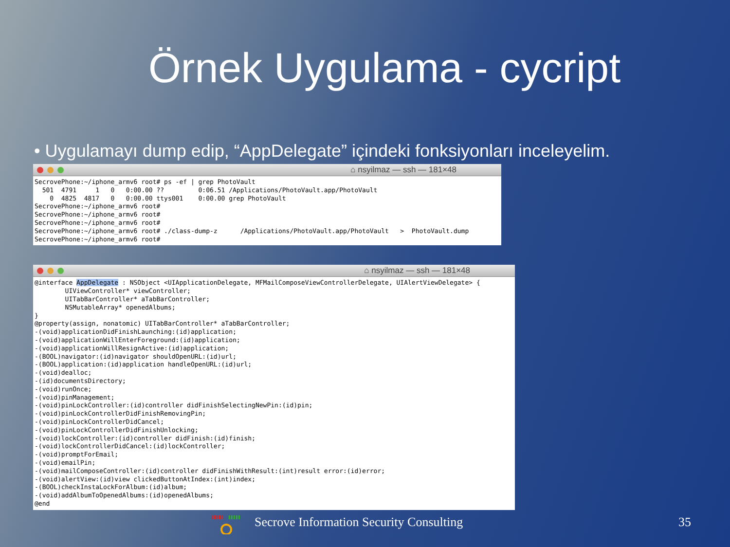Örnek Uygulama - cycript
• Uygulamayı dump edip, “AppDelegate” içindeki fonksiyonları inceleyelim.
⌂ nsyilmaz — ssh — 181×48
SecrovePhone:~/iphone_armv6 root# ps -ef | grep PhotoVault
  501  4791     1   0   0:00.00 ??         0:06.51 /Applications/PhotoVault.app/PhotoVault
    0  4825  4817   0   0:00.00 ttys001    0:00.00 grep PhotoVault
SecrovePhone:~/iphone_armv6 root#
SecrovePhone:~/iphone_armv6 root#
SecrovePhone:~/iphone_armv6 root#
SecrovePhone:~/iphone_armv6 root# ./class-dump-z      /Applications/PhotoVault.app/PhotoVault   >  PhotoVault.dump
SecrovePhone:~/iphone_armv6 root#
⌂ nsyilmaz — ssh — 181×48
@interface AppDelegate : NSObject <UIApplicationDelegate, MFMailComposeViewControllerDelegate, UIAlertViewDelegate> {
        UIViewController* viewController;
        UITabBarController* aTabBarController;
        NSMutableArray* openedAlbums;
}
@property(assign, nonatomic) UITabBarController* aTabBarController;
-(void)applicationDidFinishLaunching:(id)application;
-(void)applicationWillEnterForeground:(id)application;
-(void)applicationWillResignActive:(id)application;
-(BOOL)navigator:(id)navigator shouldOpenURL:(id)url;
-(BOOL)application:(id)application handleOpenURL:(id)url;
-(void)dealloc;
-(id)documentsDirectory;
-(void)runOnce;
-(void)pinManagement;
-(void)pinLockController:(id)controller didFinishSelectingNewPin:(id)pin;
-(void)pinLockControllerDidFinishRemovingPin;
-(void)pinLockControllerDidCancel;
-(void)pinLockControllerDidFinishUnlocking;
-(void)lockController:(id)controller didFinish:(id)finish;
-(void)lockControllerDidCancel:(id)lockController;
-(void)promptForEmail;
-(void)emailPin;
-(void)mailComposeController:(id)controller didFinishWithResult:(int)result error:(id)error;
-(void)alertView:(id)view clickedButtonAtIndex:(int)index;
-(BOOL)checkInstaLockForAlbum:(id)album;
-(void)addAlbumToOpenedAlbums:(id)openedAlbums;
@end
Secrove Information Security Consulting
35